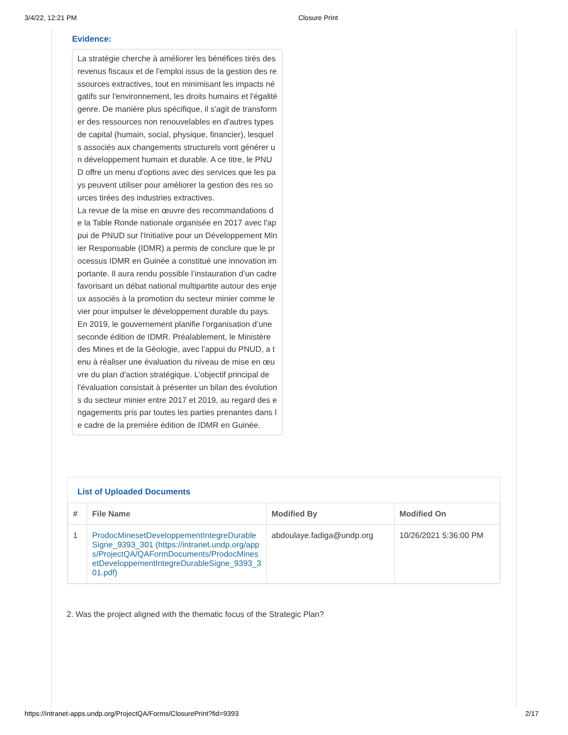3/4/22, 12:21 PM Closure Print
Evidence:
La stratégie cherche à améliorer les bénéfices tirés des revenus fiscaux et de l'emploi issus de la gestion des ressources extractives, tout en minimisant les impacts négatifs sur l'environnement, les droits humains et l'égalité genre. De manière plus spécifique, il s'agit de transformer des ressources non renouvelables en d'autres types de capital (humain, social, physique, financier), lesquels associés aux changements structurels vont générer un développement humain et durable. A ce titre, le PNUD offre un menu d'options avec des services que les pays peuvent utiliser pour améliorer la gestion des res sources tirées des industries extractives.
La revue de la mise en œuvre des recommandations de la Table Ronde nationale organisée en 2017 avec l'appui de PNUD sur l'Initiative pour un Développement Minier Responsable (IDMR) a permis de conclure que le processus IDMR en Guinée a constitué une innovation importante. Il aura rendu possible l’instauration d’un cadre favorisant un débat national multipartite autour des enjeux associés à la promotion du secteur minier comme levier pour impulser le développement durable du pays.
En 2019, le gouvernement planifie l’organisation d’une seconde édition de IDMR. Préalablement, le Ministère des Mines et de la Géologie, avec l’appui du PNUD, a tenu à réaliser une évaluation du niveau de mise en œuvre du plan d’action stratégique. L’objectif principal de l'évaluation consistait à présenter un bilan des évolutions du secteur minier entre 2017 et 2019, au regard des engagements pris par toutes les parties prenantes dans le cadre de la première édition de IDMR en Guinée.
List of Uploaded Documents
| # | File Name | Modified By | Modified On |
| --- | --- | --- | --- |
| 1 | ProdocMinesetDeveloppementIntegreDurableSigne_9393_301 (https://intranet.undp.org/apps/ProjectQA/QAFormDocuments/ProdocMinesetDeveloppementIntegreDurableSigne_9393_301.pdf) | abdoulaye.fadiga@undp.org | 10/26/2021 5:36:00 PM |
2. Was the project aligned with the thematic focus of the Strategic Plan?
https://intranet-apps.undp.org/ProjectQA/Forms/ClosurePrint?fid=9393 2/17